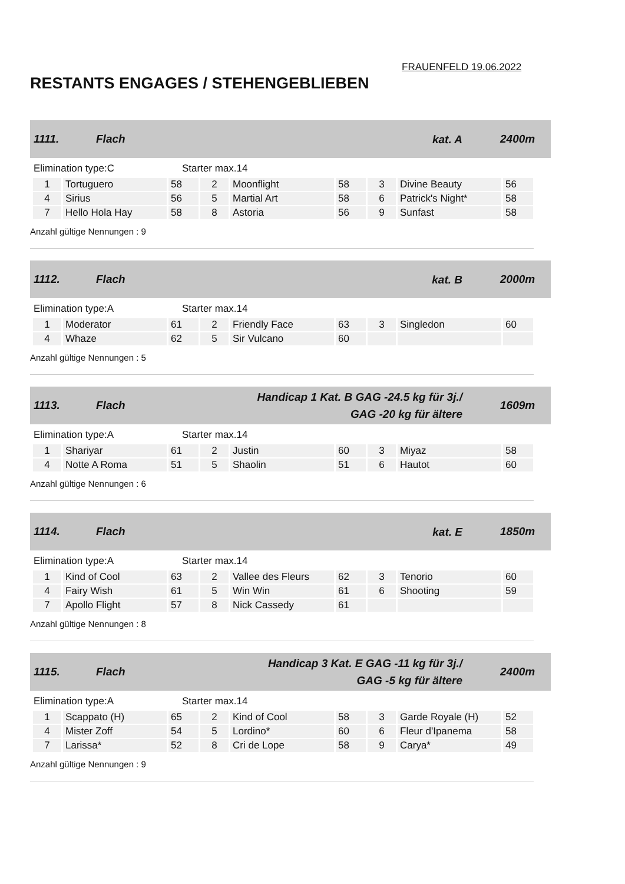FRAUENFELD 19.06.2022
RESTANTS ENGAGES / STEHENGEBLIEBEN
1111. Flach kat. A 2400m
Elimination type:C Starter max.14
| 1 | Tortuguero | 58 | 2 | Moonflight | 58 | 3 | Divine Beauty | 56 |
| 4 | Sirius | 56 | 5 | Martial Art | 58 | 6 | Patrick's Night* | 58 |
| 7 | Hello Hola Hay | 58 | 8 | Astoria | 56 | 9 | Sunfast | 58 |
Anzahl gültige Nennungen : 9
1112. Flach kat. B 2000m
Elimination type:A Starter max.14
| 1 | Moderator | 61 | 2 | Friendly Face | 63 | 3 | Singledon | 60 |
| 4 | Whaze | 62 | 5 | Sir Vulcano | 60 | | | |
Anzahl gültige Nennungen : 5
1113. Flach Handicap 1 Kat. B GAG -24.5 kg für 3j./
GAG -20 kg für ältere 1609m
Elimination type:A Starter max.14
| 1 | Shariyar | 61 | 2 | Justin | 60 | 3 | Miyaz | 58 |
| 4 | Notte A Roma | 51 | 5 | Shaolin | 51 | 6 | Hautot | 60 |
Anzahl gültige Nennungen : 6
1114. Flach kat. E 1850m
Elimination type:A Starter max.14
| 1 | Kind of Cool | 63 | 2 | Vallee des Fleurs | 62 | 3 | Tenorio | 60 |
| 4 | Fairy Wish | 61 | 5 | Win Win | 61 | 6 | Shooting | 59 |
| 7 | Apollo Flight | 57 | 8 | Nick Cassedy | 61 | | | |
Anzahl gültige Nennungen : 8
1115. Flach Handicap 3 Kat. E GAG -11 kg für 3j./
GAG -5 kg für ältere 2400m
Elimination type:A Starter max.14
| 1 | Scappato (H) | 65 | 2 | Kind of Cool | 58 | 3 | Garde Royale (H) | 52 |
| 4 | Mister Zoff | 54 | 5 | Lordino* | 60 | 6 | Fleur d'Ipanema | 58 |
| 7 | Larissa* | 52 | 8 | Cri de Lope | 58 | 9 | Carya* | 49 |
Anzahl gültige Nennungen : 9